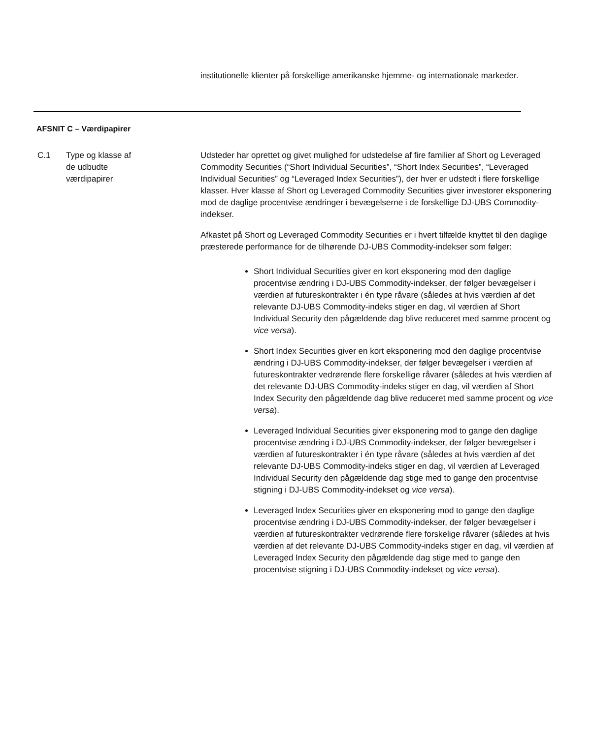institutionelle klienter på forskellige amerikanske hjemme- og internationale markeder.
AFSNIT C – Værdipapirer
C.1 Type og klasse af
de udbudte
værdipapirer
Udsteder har oprettet og givet mulighed for udstedelse af fire familier af Short og Leveraged Commodity Securities (“Short Individual Securities”, “Short Index Securities”, “Leveraged Individual Securities” og “Leveraged Index Securities”), der hver er udstedt i flere forskellige klasser. Hver klasse af Short og Leveraged Commodity Securities giver investorer eksponering mod de daglige procentvise ændringer i bevægelserne i de forskellige DJ-UBS Commodity-indekser.
Afkastet på Short og Leveraged Commodity Securities er i hvert tilfælde knyttet til den daglige præsterede performance for de tilhørende DJ-UBS Commodity-indekser som følger:
Short Individual Securities giver en kort eksponering mod den daglige procentvise ændring i DJ-UBS Commodity-indekser, der følger bevægelser i værdien af futureskontrakter i én type råvare (således at hvis værdien af det relevante DJ-UBS Commodity-indeks stiger en dag, vil værdien af Short Individual Security den pågældende dag blive reduceret med samme procent og vice versa).
Short Index Securities giver en kort eksponering mod den daglige procentvise ændring i DJ-UBS Commodity-indekser, der følger bevægelser i værdien af futureskontrakter vedrørende flere forskellige råvarer (således at hvis værdien af det relevante DJ-UBS Commodity-indeks stiger en dag, vil værdien af Short Index Security den pågældende dag blive reduceret med samme procent og vice versa).
Leveraged Individual Securities giver eksponering mod to gange den daglige procentvise ændring i DJ-UBS Commodity-indekser, der følger bevægelser i værdien af futureskontrakter i én type råvare (således at hvis værdien af det relevante DJ-UBS Commodity-indeks stiger en dag, vil værdien af Leveraged Individual Security den pågældende dag stige med to gange den procentvise stigning i DJ-UBS Commodity-indekset og vice versa).
Leveraged Index Securities giver en eksponering mod to gange den daglige procentvise ændring i DJ-UBS Commodity-indekser, der følger bevægelser i værdien af futureskontrakter vedrørende flere forskelige råvarer (således at hvis værdien af det relevante DJ-UBS Commodity-indeks stiger en dag, vil værdien af Leveraged Index Security den pågældende dag stige med to gange den procentvise stigning i DJ-UBS Commodity-indekset og vice versa).